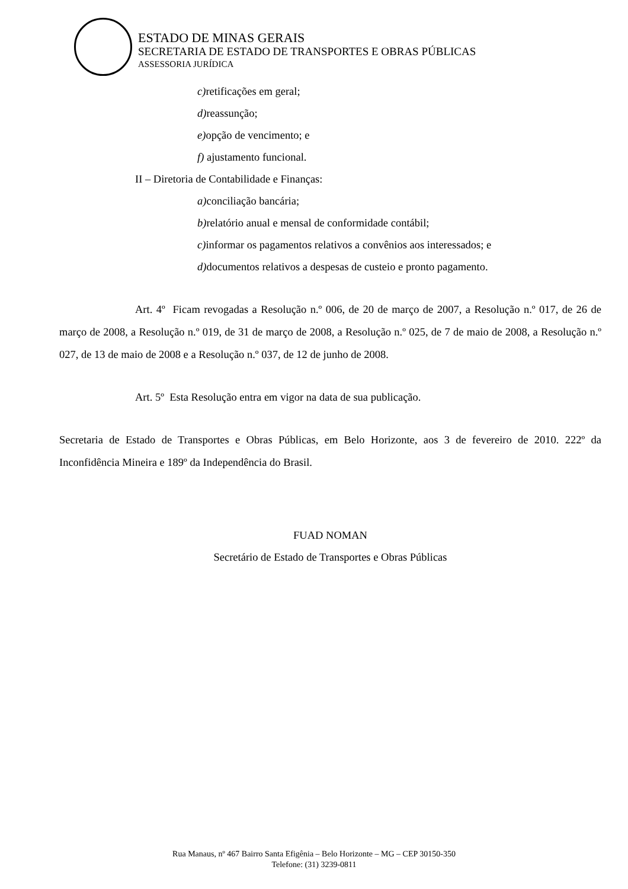ESTADO DE MINAS GERAIS
SECRETARIA DE ESTADO DE TRANSPORTES E OBRAS PÚBLICAS
ASSESSORIA JURÍDICA
c) retificações em geral;
d) reassunção;
e) opção de vencimento; e
f) ajustamento funcional.
II – Diretoria de Contabilidade e Finanças:
a) conciliação bancária;
b) relatório anual e mensal de conformidade contábil;
c) informar os pagamentos relativos a convênios aos interessados; e
d) documentos relativos a despesas de custeio e pronto pagamento.
Art. 4º Ficam revogadas a Resolução n.º 006, de 20 de março de 2007, a Resolução n.º 017, de 26 de março de 2008, a Resolução n.º 019, de 31 de março de 2008, a Resolução n.º 025, de 7 de maio de 2008, a Resolução n.º 027, de 13 de maio de 2008 e a Resolução n.º 037, de 12 de junho de 2008.
Art. 5º Esta Resolução entra em vigor na data de sua publicação.
Secretaria de Estado de Transportes e Obras Públicas, em Belo Horizonte, aos 3 de fevereiro de 2010. 222º da Inconfidência Mineira e 189º da Independência do Brasil.
FUAD NOMAN
Secretário de Estado de Transportes e Obras Públicas
Rua Manaus, nº 467 Bairro Santa Efigênia – Belo Horizonte – MG – CEP 30150-350
Telefone: (31) 3239-0811